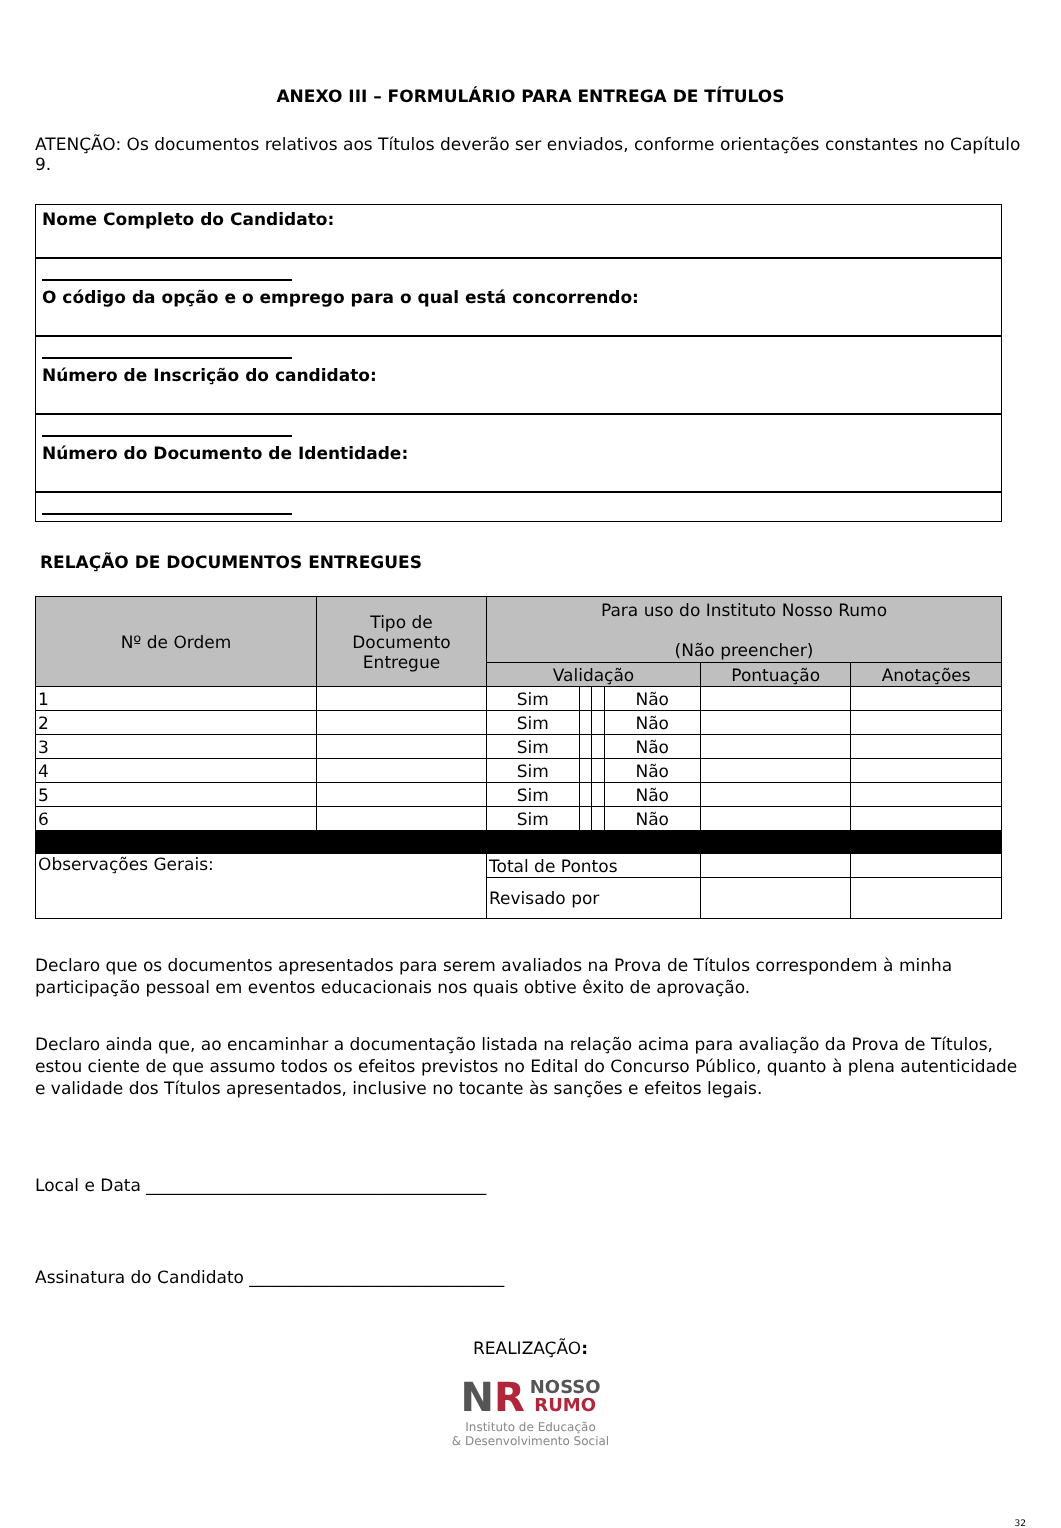ANEXO III – FORMULÁRIO PARA ENTREGA DE TÍTULOS
ATENÇÃO: Os documentos relativos aos Títulos deverão ser enviados, conforme orientações constantes no Capítulo 9.
Nome Completo do Candidato:
O código da opção e o emprego para o qual está concorrendo:
Número de Inscrição do candidato:
Número do Documento de Identidade:
RELAÇÃO DE DOCUMENTOS ENTREGUES
| Nº de Ordem | Tipo de Documento Entregue | Para uso do Instituto Nosso Rumo (Não preencher) | | | | | |
| --- | --- | --- | --- | --- | --- | --- | --- |
| | | Validação | | | | Pontuação | Anotações |
| 1 | | Sim | | | Não | | |
| 2 | | Sim | | | Não | | |
| 3 | | Sim | | | Não | | |
| 4 | | Sim | | | Não | | |
| 5 | | Sim | | | Não | | |
| 6 | | Sim | | | Não | | |
| Observações Gerais: | | Total de Pontos | | | | | |
| | | Revisado por | | | | | |
Declaro que os documentos apresentados para serem avaliados na Prova de Títulos correspondem à minha participação pessoal em eventos educacionais nos quais obtive êxito de aprovação.
Declaro ainda que, ao encaminhar a documentação listada na relação acima para avaliação da Prova de Títulos, estou ciente de que assumo todos os efeitos previstos no Edital do Concurso Público, quanto à plena autenticidade e validade dos Títulos apresentados, inclusive no tocante às sanções e efeitos legais.
Local e Data ________________________________________
Assinatura do Candidato ______________________________
REALIZAÇÃO:
NR NOSSO
RUMO
Instituto de Educação
& Desenvolvimento Social
32